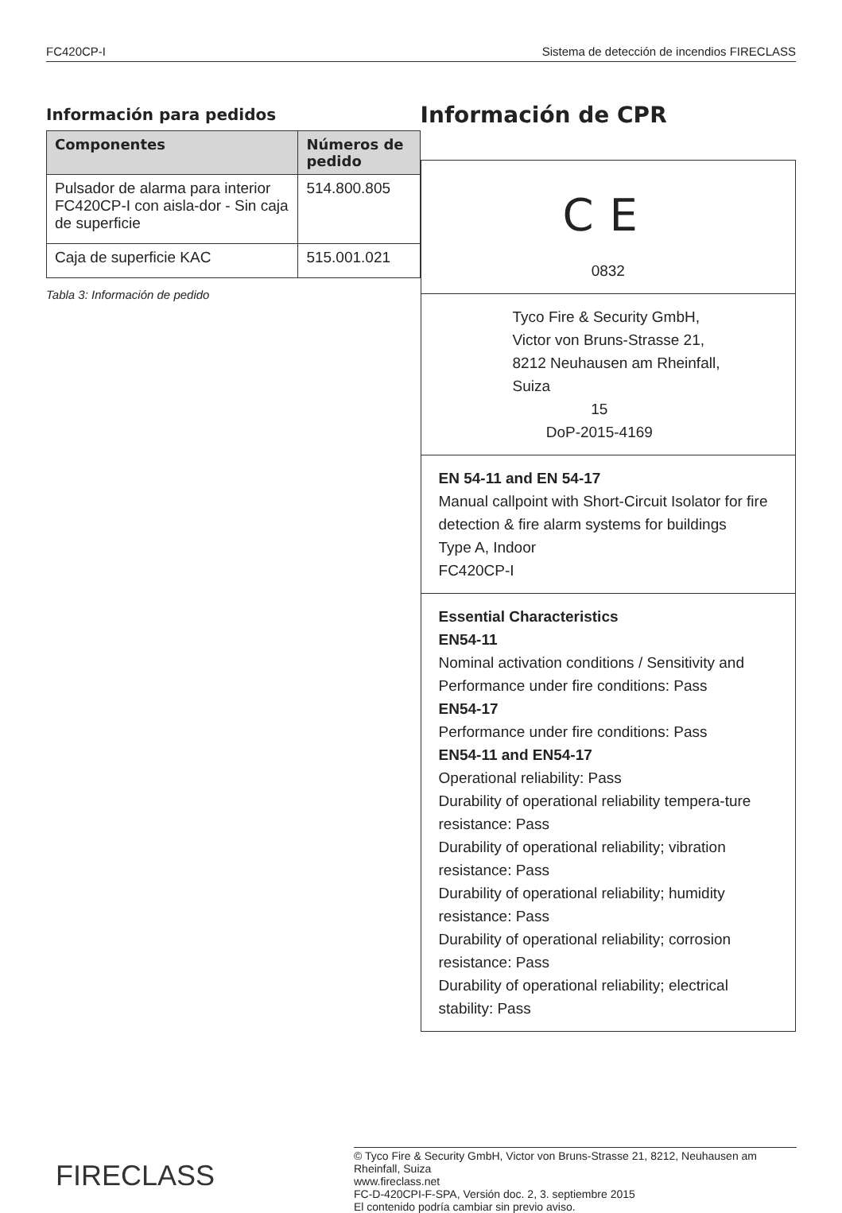FC420CP-I Sistema de detección de incendios FIRECLASS
Información para pedidos
| Componentes | Números de pedido |
| --- | --- |
| Pulsador de alarma para interior FC420CP-I con aisla-dor - Sin caja de superficie | 514.800.805 |
| Caja de superficie KAC | 515.001.021 |
Tabla 3: Información de pedido
Información de CPR
CE
0832
Tyco Fire & Security GmbH,
Victor von Bruns-Strasse 21,
8212 Neuhausen am Rheinfall,
Suiza
15
DoP-2015-4169
EN 54-11 and EN 54-17
Manual callpoint with Short-Circuit Isolator for fire detection & fire alarm systems for buildings
Type A, Indoor
FC420CP-I
Essential Characteristics
EN54-11
Nominal activation conditions / Sensitivity and Performance under fire conditions: Pass
EN54-17
Performance under fire conditions: Pass
EN54-11 and EN54-17
Operational reliability: Pass
Durability of operational reliability tempera-ture resistance: Pass
Durability of operational reliability; vibration resistance: Pass
Durability of operational reliability; humidity resistance: Pass
Durability of operational reliability; corrosion resistance: Pass
Durability of operational reliability; electrical stability: Pass
FIRECLASS
© Tyco Fire & Security GmbH, Victor von Bruns-Strasse 21, 8212, Neuhausen am Rheinfall, Suiza
www.fireclass.net
FC-D-420CPI-F-SPA, Versión doc. 2, 3. septiembre 2015
El contenido podría cambiar sin previo aviso.